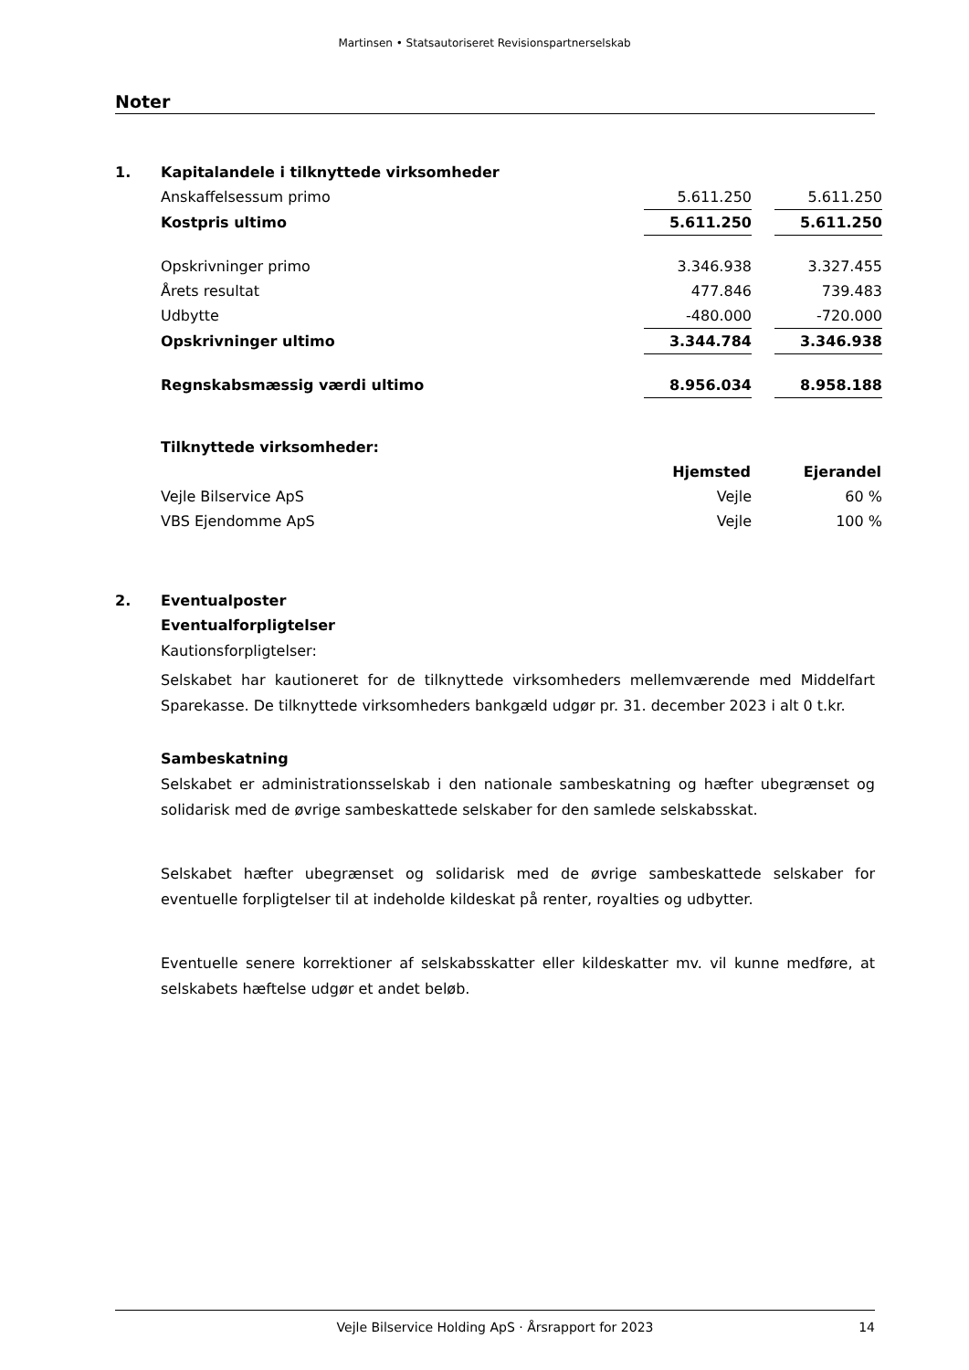Martinsen • Statsautoriseret Revisionspartnerselskab
Noter
| 1. | Kapitalandele i tilknyttede virksomheder | | | |
| | Anskaffelsessum primo | 5.611.250 | | 5.611.250 |
| | Kostpris ultimo | 5.611.250 | | 5.611.250 |
| | Opskrivninger primo | 3.346.938 | | 3.327.455 |
| | Årets resultat | 477.846 | | 739.483 |
| | Udbytte | -480.000 | | -720.000 |
| | Opskrivninger ultimo | 3.344.784 | | 3.346.938 |
| | Regnskabsmæssig værdi ultimo | 8.956.034 | | 8.958.188 |
| | Tilknyttede virksomheder: | | | |
| | | Hjemsted | | Ejerandel |
| | Vejle Bilservice ApS | Vejle | | 60 % |
| | VBS Ejendomme ApS | Vejle | | 100 % |
| 2. | Eventualposter | | | |
Eventualforpligtelser
Kautionsforpligtelser:
Selskabet har kautioneret for de tilknyttede virksomheders mellemværende med Middelfart Sparekasse. De tilknyttede virksomheders bankgæld udgør pr. 31. december 2023 i alt 0 t.kr.
Sambeskatning
Selskabet er administrationsselskab i den nationale sambeskatning og hæfter ubegrænset og solidarisk med de øvrige sambeskattede selskaber for den samlede selskabsskat.
Selskabet hæfter ubegrænset og solidarisk med de øvrige sambeskattede selskaber for eventuelle forpligtelser til at indeholde kildeskat på renter, royalties og udbytter.
Eventuelle senere korrektioner af selskabsskatter eller kildeskatter mv. vil kunne medføre, at selskabets hæftelse udgør et andet beløb.
Vejle Bilservice Holding ApS · Årsrapport for 2023 14